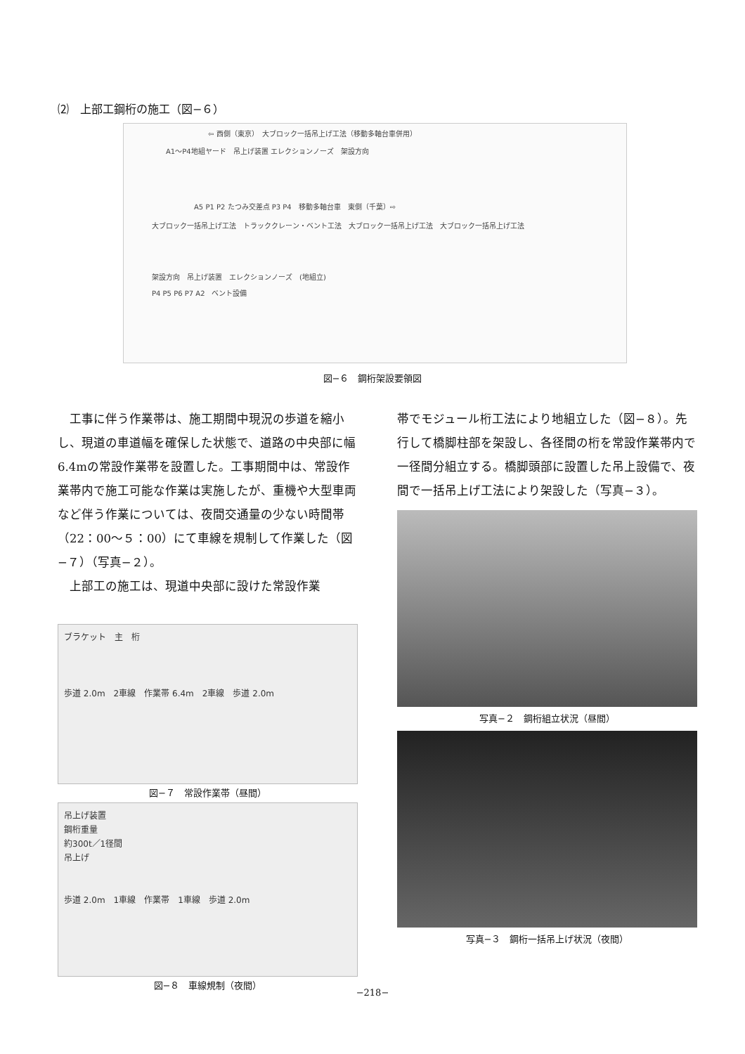⑵　上部工鋼桁の施工（図−６）
⇦ 西側（東京）　大ブロック一括吊上げ工法（移動多軸台車併用）
A1〜P4地組ヤード　吊上げ装置 エレクションノーズ　架設方向
A5 P1 P2 たつみ交差点 P3 P4　移動多軸台車　東側（千葉）⇨
大ブロック一括吊上げ工法　トラッククレーン・ベント工法　大ブロック一括吊上げ工法　大ブロック一括吊上げ工法
架設方向　吊上げ装置　エレクションノーズ　(地組立)
P4 P5 P6 P7 A2　ベント設備
図−６　鋼桁架設要領図
　工事に伴う作業帯は、施工期間中現況の歩道を縮小し、現道の車道幅を確保した状態で、道路の中央部に幅6.4mの常設作業帯を設置した。工事期間中は、常設作業帯内で施工可能な作業は実施したが、重機や大型車両など伴う作業については、夜間交通量の少ない時間帯（22：00〜５：00）にて車線を規制して作業した（図−７）（写真−２）。
　上部工の施工は、現道中央部に設けた常設作業
ブラケット　主　桁
歩道 2.0m　2車線　作業帯 6.4m　2車線　歩道 2.0m
図−７　常設作業帯（昼間）
吊上げ装置
鋼桁重量
約300t／1径間
吊上げ
歩道 2.0m　1車線　作業帯　1車線　歩道 2.0m
図−８　車線規制（夜間）
帯でモジュール桁工法により地組立した（図−８）。先行して橋脚柱部を架設し、各径間の桁を常設作業帯内で一径間分組立する。橋脚頭部に設置した吊上設備で、夜間で一括吊上げ工法により架設した（写真−３）。
写真−２　鋼桁組立状況（昼間）
写真−３　鋼桁一括吊上げ状況（夜間）
−218−